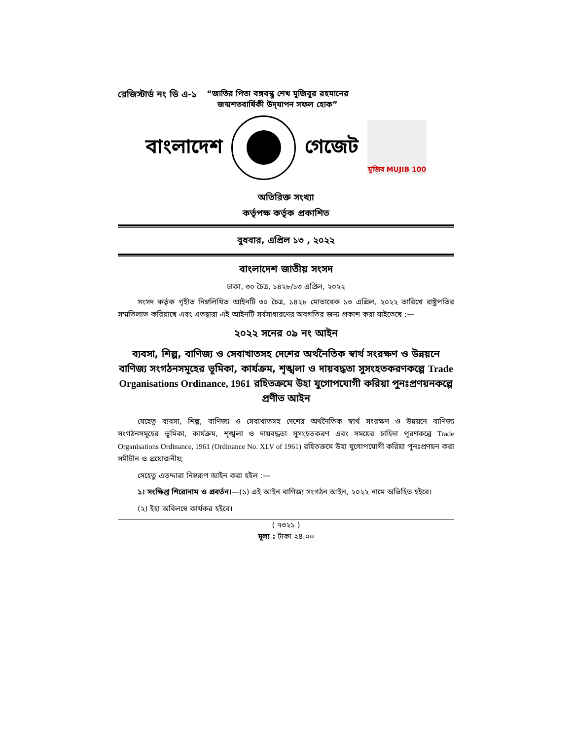রেজিস্টার্ড নং ডি এ-১ “জাতির পিতা বঙ্গবন্ধু শেখ মুজিবুর রহমানের
জন্মশতবার্ষিকী উদ্‌যাপন সফল হোক”
বাংলাদেশ গেজেট
মুজিব MUJIB 100
অতিরিক্ত সংখ্যা
কর্তৃপক্ষ কর্তৃক প্রকাশিত
বুধবার, এপ্রিল ১৩ , ২০২২
বাংলাদেশ জাতীয় সংসদ
ঢাকা, ৩০ চৈত্র, ১৪২৮/১৩ এপ্রিল, ২০২২
সংসদ কর্তৃক গৃহীত নিম্নলিখিত আইনটি ৩০ চৈত্র, ১৪২৮ মোতাবেক ১৩ এপ্রিল, ২০২২ তারিখে রাষ্ট্রপতির সম্মতিলাভ করিয়াছে এবং এতদ্বারা এই আইনটি সর্বসাধারণের অবগতির জন্য প্রকাশ করা যাইতেছে :—
২০২২ সনের ০৯ নং আইন
ব্যবসা, শিল্প, বাণিজ্য ও সেবাখাতসহ দেশের অর্থনৈতিক স্বার্থ সংরক্ষণ ও উন্নয়নে বাণিজ্য সংগঠনসমূহের ভূমিকা, কার্যক্রম, শৃঙ্খলা ও দায়বদ্ধতা সুসংহতকরণকল্পে Trade Organisations Ordinance, 1961 রহিতক্রমে উহা যুগোপযোগী করিয়া পুনঃপ্রণয়নকল্পে প্রণীত আইন
যেহেতু ব্যবসা, শিল্প, বাণিজ্য ও সেবাখাতসহ দেশের অর্থনৈতিক স্বার্থ সংরক্ষণ ও উন্নয়নে বাণিজ্য সংগঠনসমূহের ভূমিকা, কার্যক্রম, শৃঙ্খলা ও দায়বদ্ধতা সুসংহতকরণ এবং সময়ের চাহিদা পূরণকল্পে Trade Organisations Ordinance, 1961 (Ordinance No. XLV of 1961) রহিতক্রমে উহা যুগোপযোগী করিয়া পুনঃপ্রণয়ন করা সমীচীন ও প্রয়োজনীয়;
সেহেতু এতদ্দারা নিম্নরূপ আইন করা হইল :—
১। সংক্ষিপ্ত শিরোনাম ও প্রবর্তন।—(১) এই আইন বাণিজ্য সংগঠন আইন, ২০২২ নামে অভিহিত হইবে।
(২) ইহা অবিলম্বে কার্যকর হইবে।
( ৭৩২১ )
মূল্য : টাকা ২৪.০০